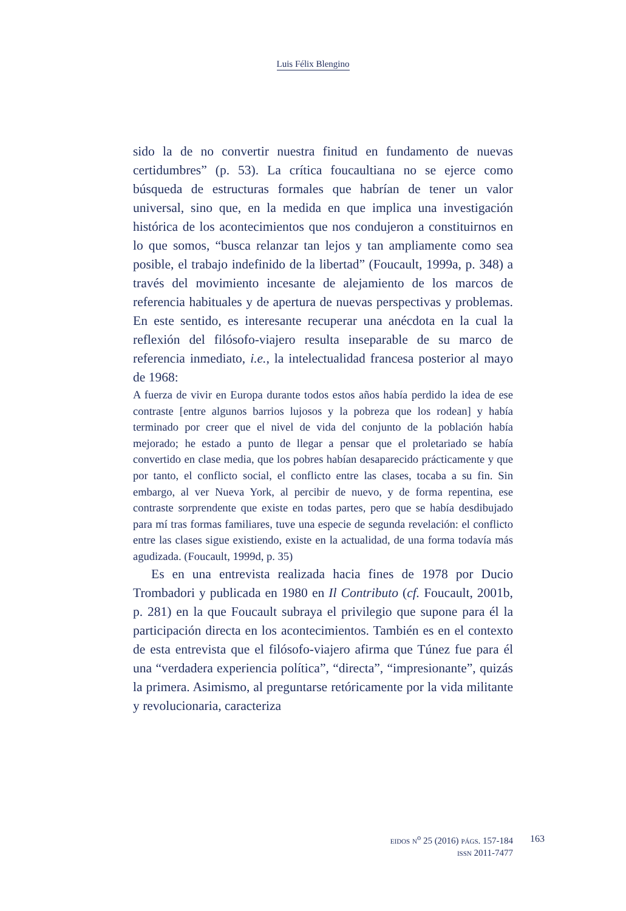Luis Félix Blengino
sido la de no convertir nuestra finitud en fundamento de nuevas certidumbres” (p. 53). La crítica foucaultiana no se ejerce como búsqueda de estructuras formales que habrían de tener un valor universal, sino que, en la medida en que implica una investigación histórica de los acontecimientos que nos condujeron a constituirnos en lo que somos, “busca relanzar tan lejos y tan ampliamente como sea posible, el trabajo indefinido de la libertad” (Foucault, 1999a, p. 348) a través del movimiento incesante de alejamiento de los marcos de referencia habituales y de apertura de nuevas perspectivas y problemas. En este sentido, es interesante recuperar una anécdota en la cual la reflexión del filósofo-viajero resulta inseparable de su marco de referencia inmediato, i.e., la intelectualidad francesa posterior al mayo de 1968:
A fuerza de vivir en Europa durante todos estos años había perdido la idea de ese contraste [entre algunos barrios lujosos y la pobreza que los rodean] y había terminado por creer que el nivel de vida del conjunto de la población había mejorado; he estado a punto de llegar a pensar que el proletariado se había convertido en clase media, que los pobres habían desaparecido prácticamente y que por tanto, el conflicto social, el conflicto entre las clases, tocaba a su fin. Sin embargo, al ver Nueva York, al percibir de nuevo, y de forma repentina, ese contraste sorprendente que existe en todas partes, pero que se había desdibujado para mí tras formas familiares, tuve una especie de segunda revelación: el conflicto entre las clases sigue existiendo, existe en la actualidad, de una forma todavía más agudizada. (Foucault, 1999d, p. 35)
Es en una entrevista realizada hacia fines de 1978 por Ducio Trombadori y publicada en 1980 en Il Contributo (cf. Foucault, 2001b, p. 281) en la que Foucault subraya el privilegio que supone para él la participación directa en los acontecimientos. También es en el contexto de esta entrevista que el filósofo-viajero afirma que Túnez fue para él una “verdadera experiencia política”, “directa”, “impresionante”, quizás la primera. Asimismo, al preguntarse retóricamente por la vida militante y revolucionaria, caracteriza
EIDOS N<sup>o</sup> 25 (2016) PÁGS. 157-184
ISSN 2011-7477
163